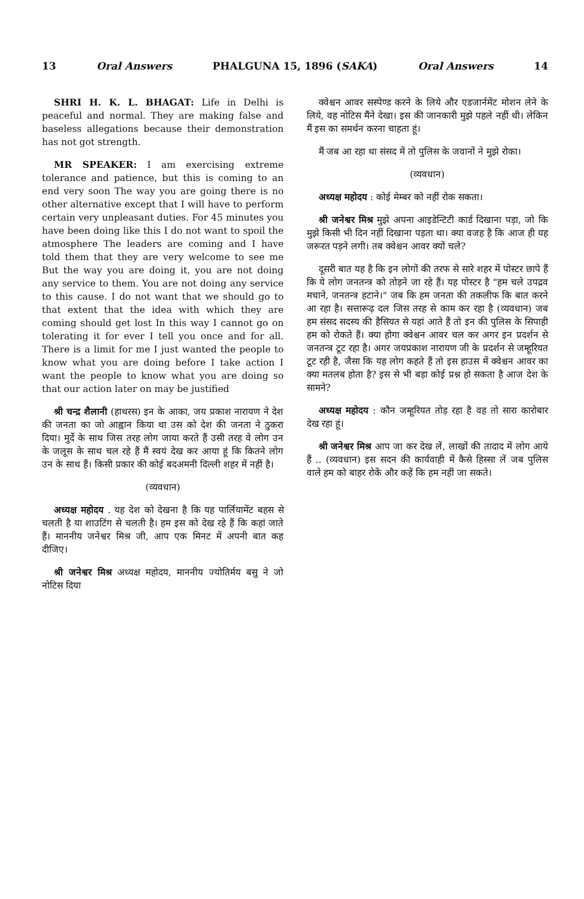13 Oral Answers PHALGUNA 15, 1896 (SAKA) Oral Answers 14
SHRI H. K. L. BHAGAT: Life in Delhi is peaceful and normal. They are making false and baseless allegations because their demonstration has not got strength.
MR SPEAKER: I am exercising extreme tolerance and patience, but this is coming to an end very soon The way you are going there is no other alternative except that I will have to perform certain very unpleasant duties. For 45 minutes you have been doing like this I do not want to spoil the atmosphere The leaders are coming and I have told them that they are very welcome to see me But the way you are doing it, you are not doing any service to them. You are not doing any service to this cause. I do not want that we should go to that extent that the idea with which they are coming should get lost In this way I cannot go on tolerating it for ever I tell you once and for all. There is a limit for me I just wanted the people to know what you are doing before I take action I want the people to know what you are doing so that our action later on may be justified
श्री चन्द्र शैलानी (हाथरस) इन के आका, जय प्रकाश नारायण ने देश की जनता का जो आह्वान किया था उस को देश की जनता ने ठुकरा दिया। मुर्दे के साथ जिस तरह लोग जाया करते हैं उसी तरह वे लोग उन के जलूस के साथ चल रहे हैं मैं स्वयं देख कर आया हूं कि कितने लोग उन के साथ हैं। किसी प्रकार की कोई बदअमनी दिल्ली शहर में नहीं है।
(व्यवधान)
अध्यक्ष महोदय . यह देश को देखना है कि यह पार्लियामेंट बहस से चलती है या शाउटिंग से चलती है। हम इस को देख रहे हैं कि कहां जाते हैं। माननीय जनेश्वर मिश्र जी, आप एक मिनट में अपनी बात कह दीजिए।
श्री जनेश्वर मिश्र अध्यक्ष महोदय, माननीय ज्योतिर्मय बसु ने जो नोटिस दिया
क्वेश्चन आवर सस्पेण्ड करने के लिये और एडजार्नमेंट मोशन लेने के लिये, वह नोटिस मैंने देखा। इस की जानकारी मुझे पहले नहीं थी। लेकिन मैं इस का समर्थन करना चाहता हूं।
मैं जब आ रहा था संसद में तो पुलिस के जवानों ने मुझे रोका।
(व्यवधान)
अध्यक्ष महोदय : कोई मेम्बर को नहीं रोक सकता।
श्री जनेश्वर मिश्र मुझे अपना आइडेन्टिटी कार्ड दिखाना पड़ा, जो कि मुझे किसी भी दिन नहीं दिखाना पड़ता था। क्या वजह है कि आज ही यह जरूरत पड़ने लगी। तब क्वेश्चन आवर क्यों चले?
दूसरी बात यह है कि इन लोगों की तरफ से सारे शहर में पोस्टर छापे हैं कि ये लोग जनतन्त्र को तोड़ने जा रहे हैं। यह पोस्टर है "हम चले उपद्रव मचाने, जनतन्त्र हटाने।" जब कि हम जनता की तकलीफ कि बात करने आ रहा है। सत्तारूढ़ दल जिस तरह से काम कर रहा है (व्यवधान) जब हम संसद सदस्य की हैसियत से यहां आते हैं तो इन की पुलिस के सिपाही हम को रोकते हैं। क्या होगा क्वेश्चन आवर चल कर अगर इन प्रदर्शन से जनतन्त्र टूट रहा है। अगर जयप्रकाश नारायण जी के प्रदर्शन से जम्हूरियत टूट रही है, जैसा कि यह लोग कहते हैं तो इस हाउस में क्वेश्चन आवर का क्या मतलब होता है? इस से भी बड़ा कोई प्रश्न हो सकता है आज देश के सामने?
अध्यक्ष महोदय : कौन जम्हूरियत तोड़ रहा है वह तो सारा कारोबार देख रहा हूं।
श्री जनेश्वर मिश्र आप जा कर देख लें, लाखों की तादाद में लोग आये हैं .. (व्यवधान) इस सदन की कार्यवाही में कैसे हिस्सा लें जब पुलिस वाले हम को बाहर रोकें और कहें कि हम नहीं जा सकते।